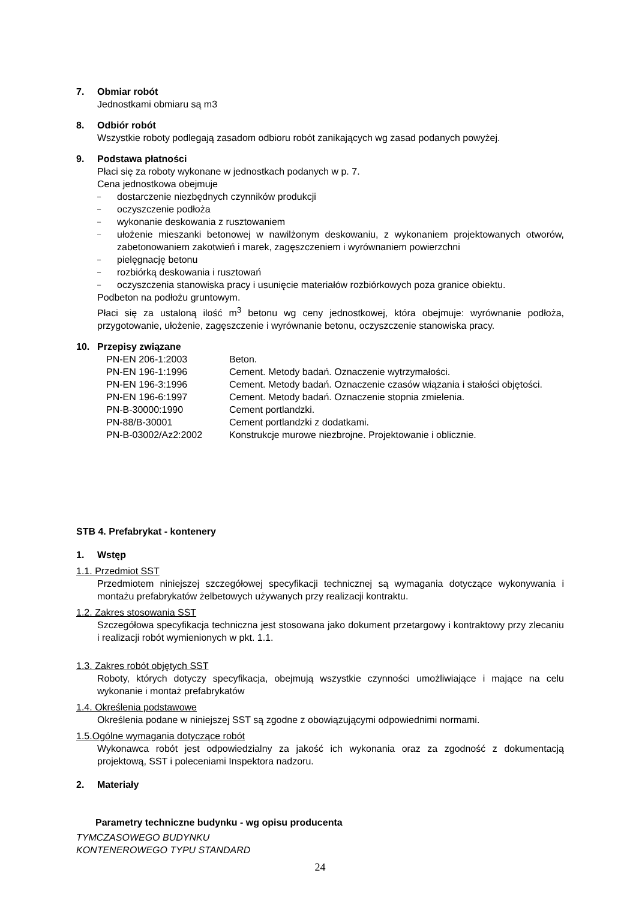7. Obmiar robót
Jednostkami obmiaru są m3
8. Odbiór robót
Wszystkie roboty podlegają zasadom odbioru robót zanikających wg zasad podanych powyżej.
9. Podstawa płatności
Płaci się za roboty wykonane w jednostkach podanych w p. 7.
Cena jednostkowa obejmuje
– dostarczenie niezbędnych czynników produkcji
– oczyszczenie podłoża
– wykonanie deskowania z rusztowaniem
– ułożenie mieszanki betonowej w nawilżonym deskowaniu, z wykonaniem projektowanych otworów, zabetonowaniem zakotwień i marek, zagęszczeniem i wyrównaniem powierzchni
– pielęgnację betonu
– rozbiórką deskowania i rusztowań
– oczyszczenia stanowiska pracy i usunięcie materiałów rozbiórkowych poza granice obiektu.
Podbeton na podłożu gruntowym.
Płaci się za ustaloną ilość m<sup>3</sup> betonu wg ceny jednostkowej, która obejmuje: wyrównanie podłoża, przygotowanie, ułożenie, zagęszczenie i wyrównanie betonu, oczyszczenie stanowiska pracy.
10. Przepisy związane
| PN-EN 206-1:2003 | Beton. |
| PN-EN 196-1:1996 | Cement. Metody badań. Oznaczenie wytrzymałości. |
| PN-EN 196-3:1996 | Cement. Metody badań. Oznaczenie czasów wiązania i stałości objętości. |
| PN-EN 196-6:1997 | Cement. Metody badań. Oznaczenie stopnia zmielenia. |
| PN-B-30000:1990 | Cement portlandzki. |
| PN-88/B-30001 | Cement portlandzki z dodatkami. |
| PN-B-03002/Az2:2002 | Konstrukcje murowe niezbrojne. Projektowanie i oblicznie. |
STB 4. Prefabrykat - kontenery
1. Wstęp
1.1. Przedmiot SST
Przedmiotem niniejszej szczegółowej specyfikacji technicznej są wymagania dotyczące wykonywania i montażu prefabrykatów żelbetowych używanych przy realizacji kontraktu.
1.2. Zakres stosowania SST
Szczegółowa specyfikacja techniczna jest stosowana jako dokument przetargowy i kontraktowy przy zlecaniu i realizacji robót wymienionych w pkt. 1.1.
1.3. Zakres robót objętych SST
Roboty, których dotyczy specyfikacja, obejmują wszystkie czynności umożliwiające i mające na celu wykonanie i montaż prefabrykatów
1.4. Określenia podstawowe
Określenia podane w niniejszej SST są zgodne z obowiązującymi odpowiednimi normami.
1.5.Ogólne wymagania dotyczące robót
Wykonawca robót jest odpowiedzialny za jakość ich wykonania oraz za zgodność z dokumentacją projektową, SST i poleceniami Inspektora nadzoru.
2. Materiały
Parametry techniczne budynku - wg opisu producenta
TYMCZASOWEGO BUDYNKU
KONTENEROWEGO TYPU STANDARD
24